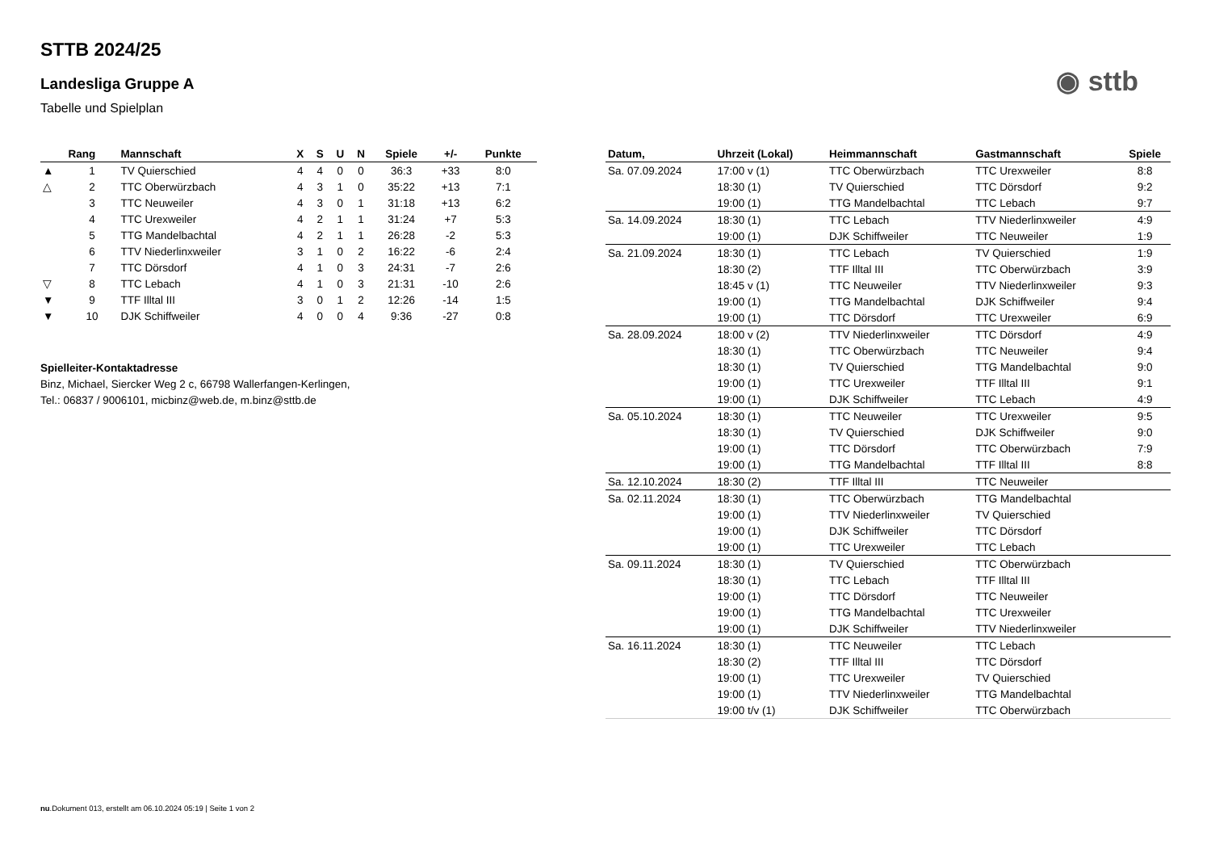◉ sttb
STTB 2024/25
Landesliga Gruppe A
Tabelle und Spielplan
| | Rang | Mannschaft | X | S | U | N | Spiele | +/- | Punkte |
| --- | --- | --- | --- | --- | --- | --- | --- | --- | --- |
| ▲ | 1 | TV Quierschied | 4 | 4 | 0 | 0 | 36:3 | +33 | 8:0 |
| △ | 2 | TTC Oberwürzbach | 4 | 3 | 1 | 0 | 35:22 | +13 | 7:1 |
| | 3 | TTC Neuweiler | 4 | 3 | 0 | 1 | 31:18 | +13 | 6:2 |
| | 4 | TTC Urexweiler | 4 | 2 | 1 | 1 | 31:24 | +7 | 5:3 |
| | 5 | TTG Mandelbachtal | 4 | 2 | 1 | 1 | 26:28 | -2 | 5:3 |
| | 6 | TTV Niederlinxweiler | 3 | 1 | 0 | 2 | 16:22 | -6 | 2:4 |
| | 7 | TTC Dörsdorf | 4 | 1 | 0 | 3 | 24:31 | -7 | 2:6 |
| ▽ | 8 | TTC Lebach | 4 | 1 | 0 | 3 | 21:31 | -10 | 2:6 |
| ▼ | 9 | TTF Illtal III | 3 | 0 | 1 | 2 | 12:26 | -14 | 1:5 |
| ▼ | 10 | DJK Schiffweiler | 4 | 0 | 0 | 4 | 9:36 | -27 | 0:8 |
Spielleiter-Kontaktadresse
Binz, Michael, Siercker Weg 2 c, 66798 Wallerfangen-Kerlingen,
Tel.: 06837 / 9006101, micbinz@web.de, m.binz@sttb.de
| Datum, | Uhrzeit (Lokal) | Heimmannschaft | Gastmannschaft | Spiele |
| --- | --- | --- | --- | --- |
| Sa. 07.09.2024 | 17:00 v (1) | TTC Oberwürzbach | TTC Urexweiler | 8:8 |
| | 18:30 (1) | TV Quierschied | TTC Dörsdorf | 9:2 |
| | 19:00 (1) | TTG Mandelbachtal | TTC Lebach | 9:7 |
| Sa. 14.09.2024 | 18:30 (1) | TTC Lebach | TTV Niederlinxweiler | 4:9 |
| | 19:00 (1) | DJK Schiffweiler | TTC Neuweiler | 1:9 |
| Sa. 21.09.2024 | 18:30 (1) | TTC Lebach | TV Quierschied | 1:9 |
| | 18:30 (2) | TTF Illtal III | TTC Oberwürzbach | 3:9 |
| | 18:45 v (1) | TTC Neuweiler | TTV Niederlinxweiler | 9:3 |
| | 19:00 (1) | TTG Mandelbachtal | DJK Schiffweiler | 9:4 |
| | 19:00 (1) | TTC Dörsdorf | TTC Urexweiler | 6:9 |
| Sa. 28.09.2024 | 18:00 v (2) | TTV Niederlinxweiler | TTC Dörsdorf | 4:9 |
| | 18:30 (1) | TTC Oberwürzbach | TTC Neuweiler | 9:4 |
| | 18:30 (1) | TV Quierschied | TTG Mandelbachtal | 9:0 |
| | 19:00 (1) | TTC Urexweiler | TTF Illtal III | 9:1 |
| | 19:00 (1) | DJK Schiffweiler | TTC Lebach | 4:9 |
| Sa. 05.10.2024 | 18:30 (1) | TTC Neuweiler | TTC Urexweiler | 9:5 |
| | 18:30 (1) | TV Quierschied | DJK Schiffweiler | 9:0 |
| | 19:00 (1) | TTC Dörsdorf | TTC Oberwürzbach | 7:9 |
| | 19:00 (1) | TTG Mandelbachtal | TTF Illtal III | 8:8 |
| Sa. 12.10.2024 | 18:30 (2) | TTF Illtal III | TTC Neuweiler | |
| Sa. 02.11.2024 | 18:30 (1) | TTC Oberwürzbach | TTG Mandelbachtal | |
| | 19:00 (1) | TTV Niederlinxweiler | TV Quierschied | |
| | 19:00 (1) | DJK Schiffweiler | TTC Dörsdorf | |
| | 19:00 (1) | TTC Urexweiler | TTC Lebach | |
| Sa. 09.11.2024 | 18:30 (1) | TV Quierschied | TTC Oberwürzbach | |
| | 18:30 (1) | TTC Lebach | TTF Illtal III | |
| | 19:00 (1) | TTC Dörsdorf | TTC Neuweiler | |
| | 19:00 (1) | TTG Mandelbachtal | TTC Urexweiler | |
| | 19:00 (1) | DJK Schiffweiler | TTV Niederlinxweiler | |
| Sa. 16.11.2024 | 18:30 (1) | TTC Neuweiler | TTC Lebach | |
| | 18:30 (2) | TTF Illtal III | TTC Dörsdorf | |
| | 19:00 (1) | TTC Urexweiler | TV Quierschied | |
| | 19:00 (1) | TTV Niederlinxweiler | TTG Mandelbachtal | |
| | 19:00 t/v (1) | DJK Schiffweiler | TTC Oberwürzbach | |
nu.Dokument 013, erstellt am 06.10.2024 05:19 | Seite 1 von 2